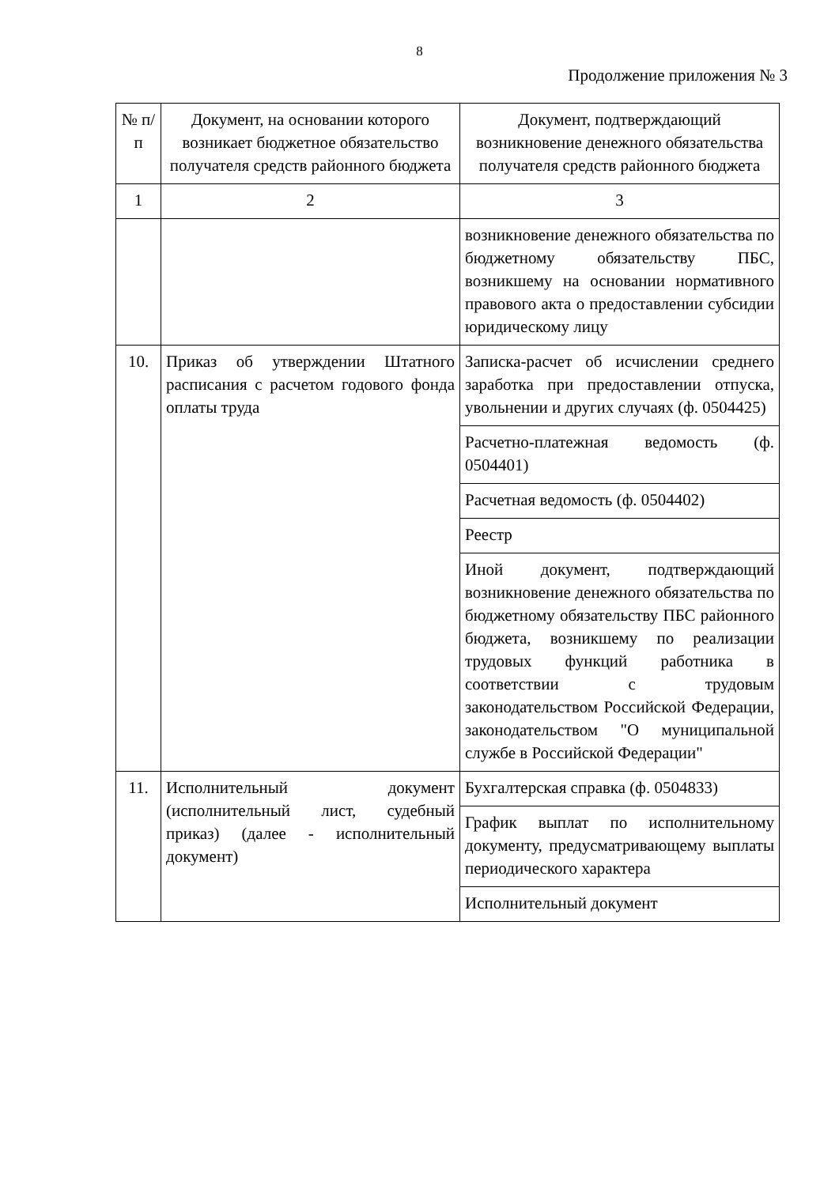8
Продолжение приложения № 3
| № п/п | Документ, на основании которого возникает бюджетное обязательство получателя средств районного бюджета | Документ, подтверждающий возникновение денежного обязательства получателя средств районного бюджета |
| 1 | 2 | 3 |
| | | возникновение денежного обязательства по бюджетному обязательству ПБС, возникшему на основании нормативного правового акта о предоставлении субсидии юридическому лицу |
| 10. | Приказ об утверждении Штатного расписания с расчетом годового фонда оплаты труда | Записка-расчет об исчислении среднего заработка при предоставлении отпуска, увольнении и других случаях (ф. 0504425) |
| | | Расчетно-платежная ведомость (ф. 0504401) |
| | | Расчетная ведомость (ф. 0504402) |
| | | Реестр |
| | | Иной документ, подтверждающий возникновение денежного обязательства по бюджетному обязательству ПБС районного бюджета, возникшему по реализации трудовых функций работника в соответствии с трудовым законодательством Российской Федерации, законодательством "О муниципальной службе в Российской Федерации" |
| 11. | Исполнительный документ (исполнительный лист, судебный приказ) (далее - исполнительный документ) | Бухгалтерская справка (ф. 0504833) |
| | | График выплат по исполнительному документу, предусматривающему выплаты периодического характера |
| | | Исполнительный документ |